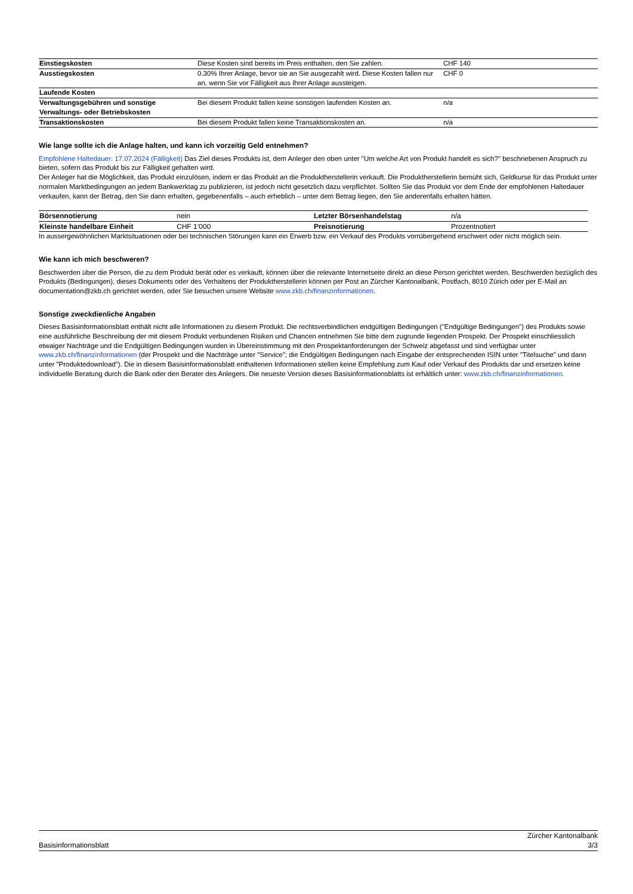| Einstiegskosten | Diese Kosten sind bereits im Preis enthalten, den Sie zahlen. | CHF 140 |
| Ausstiegskosten | 0.30% Ihrer Anlage, bevor sie an Sie ausgezahlt wird. Diese Kosten fallen nur an, wenn Sie vor Fälligkeit aus Ihrer Anlage aussteigen. | CHF 0 |
| Laufende Kosten | | |
| Verwaltungsgebühren und sonstige Verwaltungs- oder Betriebskosten | Bei diesem Produkt fallen keine sonstigen laufenden Kosten an. | n/a |
| Transaktionskosten | Bei diesem Produkt fallen keine Transaktionskosten an. | n/a |
Wie lange sollte ich die Anlage halten, und kann ich vorzeitig Geld entnehmen?
Empfohlene Haltedauer: 17.07.2024 (Fälligkeit) Das Ziel dieses Produkts ist, dem Anleger den oben unter "Um welche Art von Produkt handelt es sich?" beschriebenen Anspruch zu bieten, sofern das Produkt bis zur Fälligkeit gehalten wird.
Der Anleger hat die Möglichkeit, das Produkt einzulösen, indem er das Produkt an die Produktherstellerin verkauft. Die Produktherstellerin bemüht sich, Geldkurse für das Produkt unter normalen Marktbedingungen an jedem Bankwerktag zu publizieren, ist jedoch nicht gesetzlich dazu verpflichtet. Sollten Sie das Produkt vor dem Ende der empfohlenen Haltedauer verkaufen, kann der Betrag, den Sie dann erhalten, gegebenenfalls – auch erheblich – unter dem Betrag liegen, den Sie anderenfalls erhalten hätten.
| Börsennotierung | nein | Letzter Börsenhandelstag | n/a |
| Kleinste handelbare Einheit | CHF 1’000 | Preisnotierung | Prozentnotiert |
In aussergewöhnlichen Marktsituationen oder bei technischen Störungen kann ein Erwerb bzw. ein Verkauf des Produkts vorrübergehend erschwert oder nicht möglich sein.
Wie kann ich mich beschweren?
Beschwerden über die Person, die zu dem Produkt berät oder es verkauft, können über die relevante Internetseite direkt an diese Person gerichtet werden. Beschwerden bezüglich des Produkts (Bedingungen), dieses Dokuments oder des Verhaltens der Produktherstellerin können per Post an Zürcher Kantonalbank, Postfach, 8010 Zürich oder per E-Mail an documentation@zkb.ch gerichtet werden, oder Sie besuchen unsere Website www.zkb.ch/finanzinformationen.
Sonstige zweckdienliche Angaben
Dieses Basisinformationsblatt enthält nicht alle Informationen zu diesem Produkt. Die rechtsverbindlichen endgültigen Bedingungen ("Endgültige Bedingungen") des Produkts sowie eine ausführliche Beschreibung der mit diesem Produkt verbundenen Risiken und Chancen entnehmen Sie bitte dem zugrunde liegenden Prospekt. Der Prospekt einschliesslich etwaiger Nachträge und die Endgültigen Bedingungen wurden in Übereinstimmung mit den Prospektanforderungen der Schweiz abgefasst und sind verfügbar unter www.zkb.ch/finanzinformationen (der Prospekt und die Nachträge unter "Service"; die Endgültigen Bedingungen nach Eingabe der entsprechenden ISIN unter "Titelsuche" und dann unter "Produktedownload"). Die in diesem Basisinformationsblatt enthaltenen Informationen stellen keine Empfehlung zum Kauf oder Verkauf des Produkts dar und ersetzen keine individuelle Beratung durch die Bank oder den Berater des Anlegers. Die neueste Version dieses Basisinformationsblatts ist erhältlich unter: www.zkb.ch/finanzinformationen.
Basisinformationsblatt Zürcher Kantonalbank
3/3